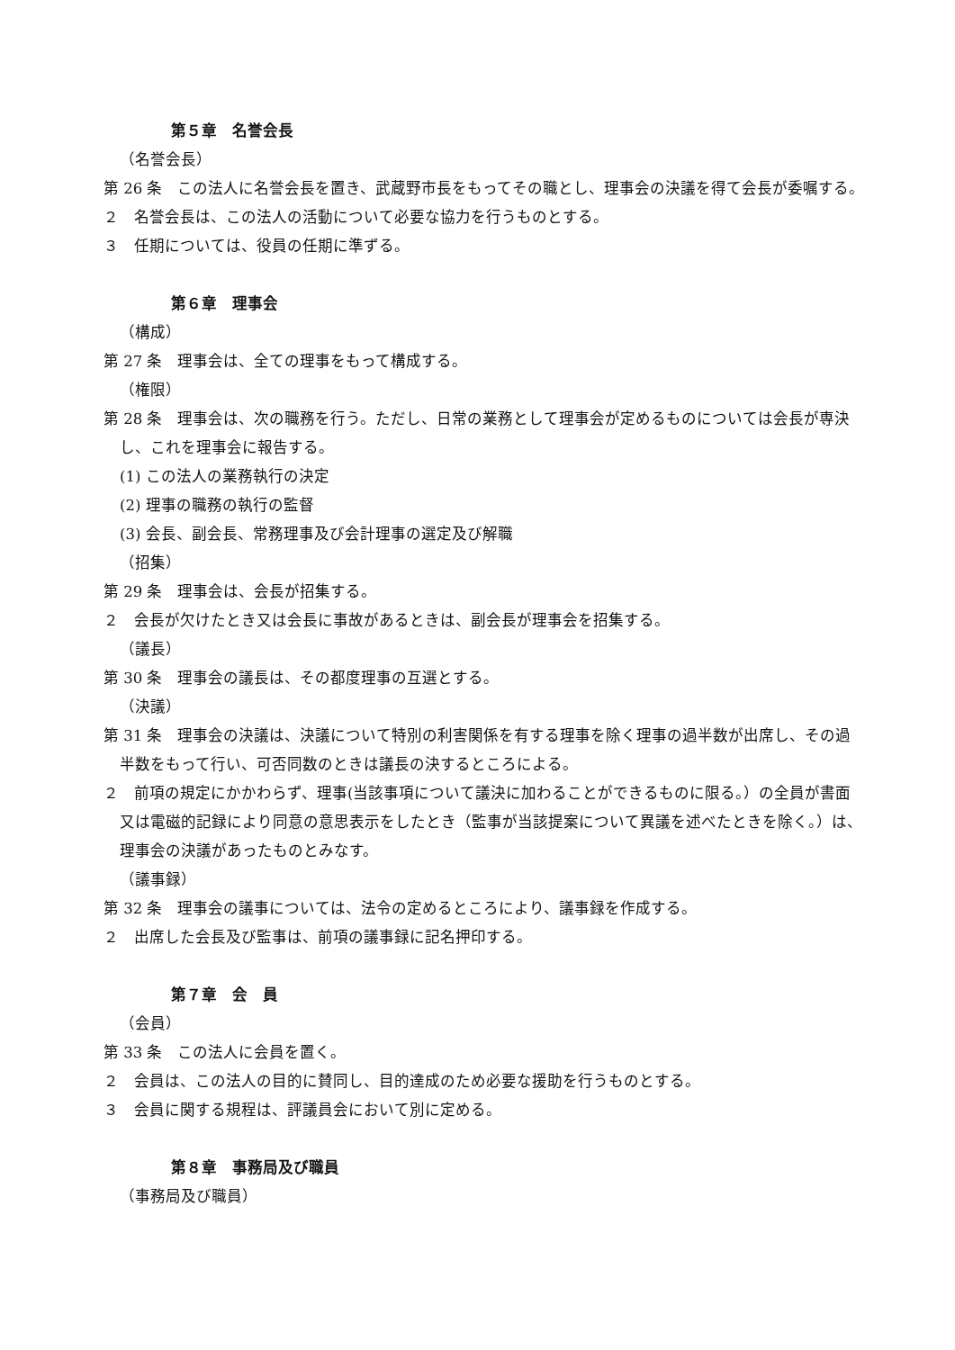第５章　名誉会長
（名誉会長）
第 26 条　この法人に名誉会長を置き、武蔵野市長をもってその職とし、理事会の決議を得て会長が委嘱する。
２　名誉会長は、この法人の活動について必要な協力を行うものとする。
３　任期については、役員の任期に準ずる。
第６章　理事会
（構成）
第 27 条　理事会は、全ての理事をもって構成する。
（権限）
第 28 条　理事会は、次の職務を行う。ただし、日常の業務として理事会が定めるものについては会長が専決し、これを理事会に報告する。
(1) この法人の業務執行の決定
(2) 理事の職務の執行の監督
(3) 会長、副会長、常務理事及び会計理事の選定及び解職
（招集）
第 29 条　理事会は、会長が招集する。
２　会長が欠けたとき又は会長に事故があるときは、副会長が理事会を招集する。
（議長）
第 30 条　理事会の議長は、その都度理事の互選とする。
（決議）
第 31 条　理事会の決議は、決議について特別の利害関係を有する理事を除く理事の過半数が出席し、その過半数をもって行い、可否同数のときは議長の決するところによる。
２　前項の規定にかかわらず、理事(当該事項について議決に加わることができるものに限る。）の全員が書面又は電磁的記録により同意の意思表示をしたとき（監事が当該提案について異議を述べたときを除く。）は、理事会の決議があったものとみなす。
（議事録）
第 32 条　理事会の議事については、法令の定めるところにより、議事録を作成する。
２　出席した会長及び監事は、前項の議事録に記名押印する。
第７章　会　員
（会員）
第 33 条　この法人に会員を置く。
２　会員は、この法人の目的に賛同し、目的達成のため必要な援助を行うものとする。
３　会員に関する規程は、評議員会において別に定める。
第８章　事務局及び職員
（事務局及び職員）